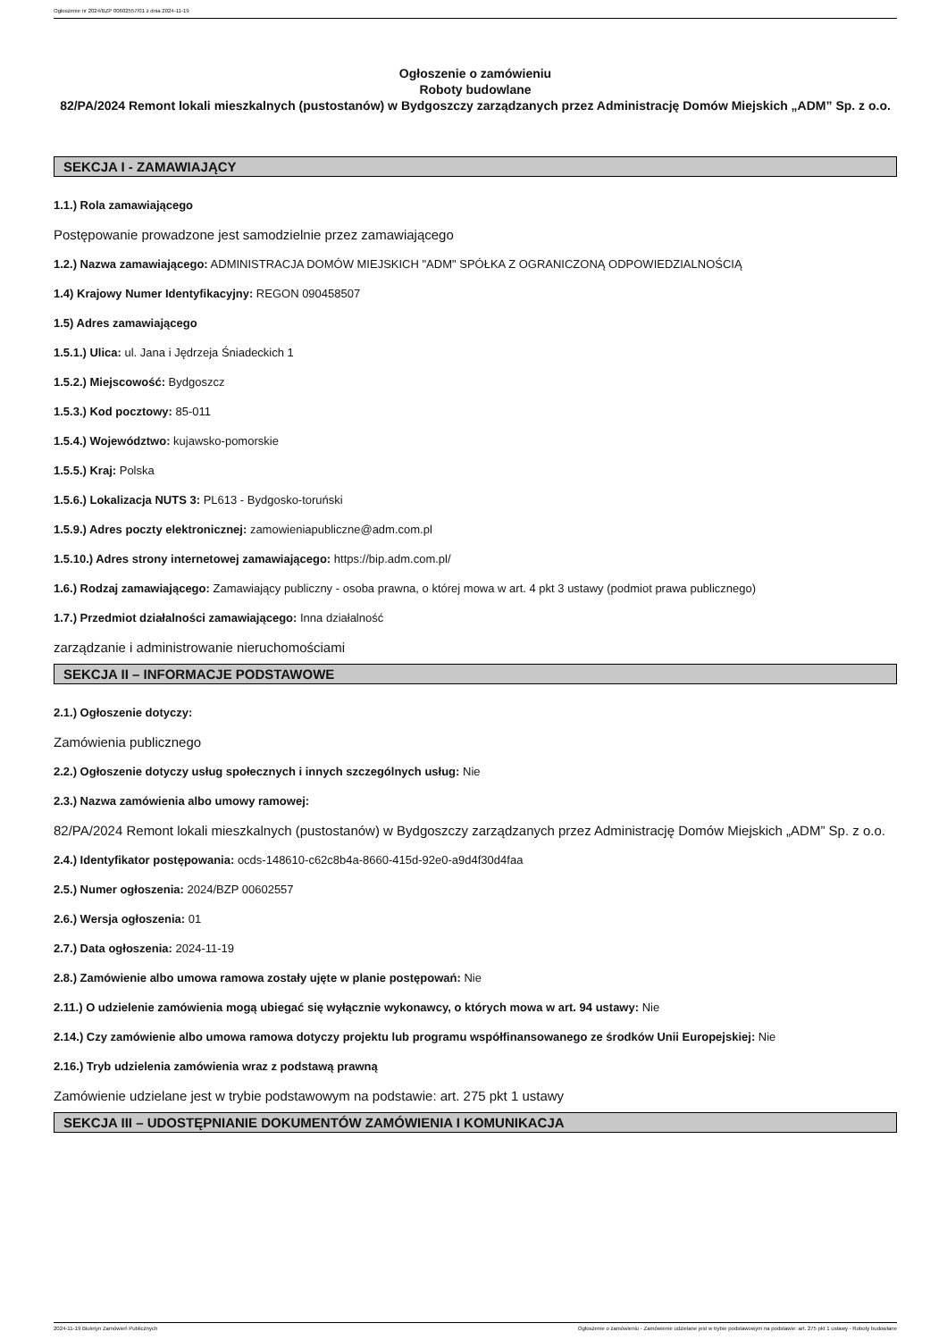Ogłoszenie nr 2024/BZP 00602557/01 z dnia 2024-11-19
Ogłoszenie o zamówieniu
Roboty budowlane
82/PA/2024 Remont lokali mieszkalnych (pustostanów) w Bydgoszczy zarządzanych przez Administrację Domów Miejskich „ADM” Sp. z o.o.
SEKCJA I - ZAMAWIAJĄCY
1.1.) Rola zamawiającego
Postępowanie prowadzone jest samodzielnie przez zamawiającego
1.2.) Nazwa zamawiającego: ADMINISTRACJA DOMÓW MIEJSKICH "ADM" SPÓŁKA Z OGRANICZONĄ ODPOWIEDZIALNOŚCIĄ
1.4) Krajowy Numer Identyfikacyjny: REGON 090458507
1.5) Adres zamawiającego
1.5.1.) Ulica: ul. Jana i Jędrzeja Śniadeckich 1
1.5.2.) Miejscowość: Bydgoszcz
1.5.3.) Kod pocztowy: 85-011
1.5.4.) Województwo: kujawsko-pomorskie
1.5.5.) Kraj: Polska
1.5.6.) Lokalizacja NUTS 3: PL613 - Bydgosko-toruński
1.5.9.) Adres poczty elektronicznej: zamowieniapubliczne@adm.com.pl
1.5.10.) Adres strony internetowej zamawiającego: https://bip.adm.com.pl/
1.6.) Rodzaj zamawiającego: Zamawiający publiczny - osoba prawna, o której mowa w art. 4 pkt 3 ustawy (podmiot prawa publicznego)
1.7.) Przedmiot działalności zamawiającego: Inna działalność
zarządzanie i administrowanie nieruchomościami
SEKCJA II – INFORMACJE PODSTAWOWE
2.1.) Ogłoszenie dotyczy:
Zamówienia publicznego
2.2.) Ogłoszenie dotyczy usług społecznych i innych szczególnych usług: Nie
2.3.) Nazwa zamówienia albo umowy ramowej:
82/PA/2024 Remont lokali mieszkalnych (pustostanów) w Bydgoszczy zarządzanych przez Administrację Domów Miejskich „ADM” Sp. z o.o.
2.4.) Identyfikator postępowania: ocds-148610-c62c8b4a-8660-415d-92e0-a9d4f30d4faa
2.5.) Numer ogłoszenia: 2024/BZP 00602557
2.6.) Wersja ogłoszenia: 01
2.7.) Data ogłoszenia: 2024-11-19
2.8.) Zamówienie albo umowa ramowa zostały ujęte w planie postępowań: Nie
2.11.) O udzielenie zamówienia mogą ubiegać się wyłącznie wykonawcy, o których mowa w art. 94 ustawy: Nie
2.14.) Czy zamówienie albo umowa ramowa dotyczy projektu lub programu współfinansowanego ze środków Unii Europejskiej: Nie
2.16.) Tryb udzielenia zamówienia wraz z podstawą prawną
Zamówienie udzielane jest w trybie podstawowym na podstawie: art. 275 pkt 1 ustawy
SEKCJA III – UDOSTĘPNIANIE DOKUMENTÓW ZAMÓWIENIA I KOMUNIKACJA
2024-11-19 Biuletyn Zamówień Publicznych Ogłoszenie o zamówieniu - Zamówienie udzielane jest w trybie podstawowym na podstawie: art. 275 pkt 1 ustawy - Roboty budowlane